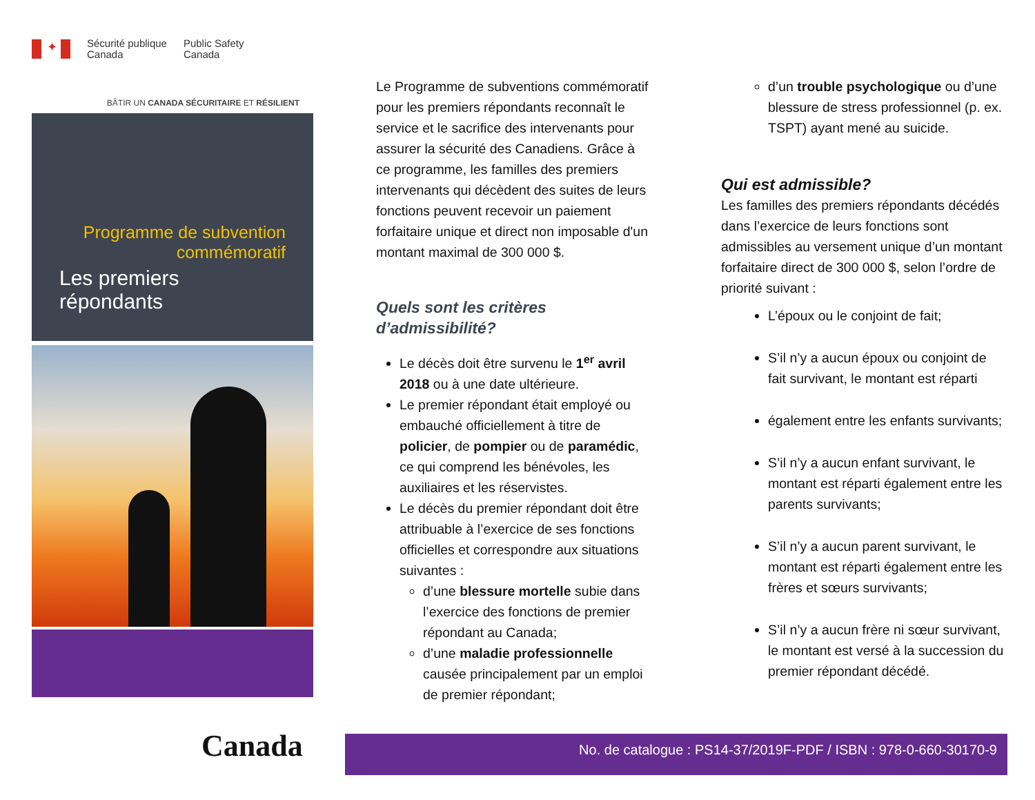✦
Sécurité publique
Canada
Public Safety
Canada
BÂTIR UN CANADA SÉCURITAIRE ET RÉSILIENT
Programme de subvention commémoratif
Les premiers répondants
Canada
Le Programme de subventions commémoratif pour les premiers répondants reconnaît le service et le sacrifice des intervenants pour assurer la sécurité des Canadiens. Grâce à ce programme, les familles des premiers intervenants qui décèdent des suites de leurs fonctions peuvent recevoir un paiement forfaitaire unique et direct non imposable d'un montant maximal de 300 000 $.
Quels sont les critères d’admissibilité?
Le décès doit être survenu le 1<sup>er</sup> avril 2018 ou à une date ultérieure.
Le premier répondant était employé ou embauché officiellement à titre de policier, de pompier ou de paramédic, ce qui comprend les bénévoles, les auxiliaires et les réservistes.
Le décès du premier répondant doit être attribuable à l’exercice de ses fonctions officielles et correspondre aux situations suivantes :
d’une blessure mortelle subie dans l’exercice des fonctions de premier répondant au Canada;
d’une maladie professionnelle causée principalement par un emploi de premier répondant;
d’un trouble psychologique ou d’une blessure de stress professionnel (p. ex. TSPT) ayant mené au suicide.
Qui est admissible?
Les familles des premiers répondants décédés dans l’exercice de leurs fonctions sont admissibles au versement unique d’un montant forfaitaire direct de 300 000 $, selon l’ordre de priorité suivant :
L’époux ou le conjoint de fait;
S’il n’y a aucun époux ou conjoint de fait survivant, le montant est réparti
également entre les enfants survivants;
S’il n’y a aucun enfant survivant, le montant est réparti également entre les parents survivants;
S’il n’y a aucun parent survivant, le montant est réparti également entre les frères et sœurs survivants;
S’il n’y a aucun frère ni sœur survivant, le montant est versé à la succession du premier répondant décédé.
No. de catalogue : PS14-37/2019F-PDF / ISBN : 978-0-660-30170-9